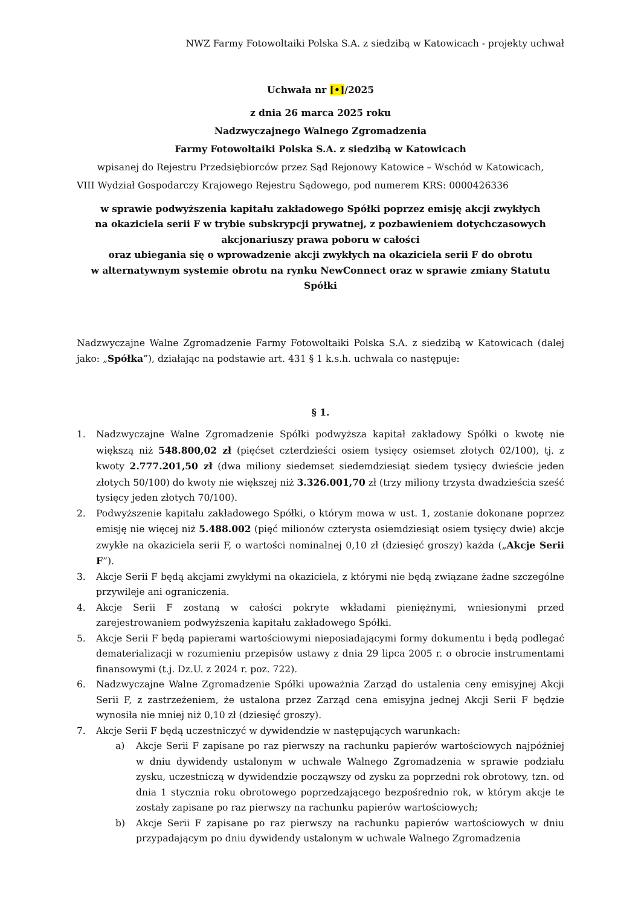NWZ Farmy Fotowoltaiki Polska S.A. z siedzibą w Katowicach - projekty uchwał
Uchwała nr [•]/2025
z dnia 26 marca 2025 roku
Nadzwyczajnego Walnego Zgromadzenia
Farmy Fotowoltaiki Polska S.A. z siedzibą w Katowicach
wpisanej do Rejestru Przedsiębiorców przez Sąd Rejonowy Katowice – Wschód w Katowicach,
VIII Wydział Gospodarczy Krajowego Rejestru Sądowego, pod numerem KRS: 0000426336
w sprawie podwyższenia kapitału zakładowego Spółki poprzez emisję akcji zwykłych
na okaziciela serii F w trybie subskrypcji prywatnej, z pozbawieniem dotychczasowych
akcjonariuszy prawa poboru w całości
oraz ubiegania się o wprowadzenie akcji zwykłych na okaziciela serii F do obrotu
w alternatywnym systemie obrotu na rynku NewConnect oraz w sprawie zmiany Statutu
Spółki
Nadzwyczajne Walne Zgromadzenie Farmy Fotowoltaiki Polska S.A. z siedzibą w Katowicach (dalej jako: „Spółka”), działając na podstawie art. 431 § 1 k.s.h. uchwala co następuje:
§ 1.
1. Nadzwyczajne Walne Zgromadzenie Spółki podwyższa kapitał zakładowy Spółki o kwotę nie większą niż 548.800,02 zł (pięćset czterdzieści osiem tysięcy osiemset złotych 02/100), tj. z kwoty 2.777.201,50 zł (dwa miliony siedemset siedemdziesiąt siedem tysięcy dwieście jeden złotych 50/100) do kwoty nie większej niż 3.326.001,70 zł (trzy miliony trzysta dwadzieścia sześć tysięcy jeden złotych 70/100).
2. Podwyższenie kapitału zakładowego Spółki, o którym mowa w ust. 1, zostanie dokonane poprzez emisję nie więcej niż 5.488.002 (pięć milionów czterysta osiemdziesiąt osiem tysięcy dwie) akcje zwykłe na okaziciela serii F, o wartości nominalnej 0,10 zł (dziesięć groszy) każda („Akcje Serii F”).
3. Akcje Serii F będą akcjami zwykłymi na okaziciela, z którymi nie będą związane żadne szczególne przywileje ani ograniczenia.
4. Akcje Serii F zostaną w całości pokryte wkładami pieniężnymi, wniesionymi przed zarejestrowaniem podwyższenia kapitału zakładowego Spółki.
5. Akcje Serii F będą papierami wartościowymi nieposiadającymi formy dokumentu i będą podlegać dematerializacji w rozumieniu przepisów ustawy z dnia 29 lipca 2005 r. o obrocie instrumentami finansowymi (t.j. Dz.U. z 2024 r. poz. 722).
6. Nadzwyczajne Walne Zgromadzenie Spółki upoważnia Zarząd do ustalenia ceny emisyjnej Akcji Serii F, z zastrzeżeniem, że ustalona przez Zarząd cena emisyjna jednej Akcji Serii F będzie wynosiła nie mniej niż 0,10 zł (dziesięć groszy).
7. Akcje Serii F będą uczestniczyć w dywidendzie w następujących warunkach:
a) Akcje Serii F zapisane po raz pierwszy na rachunku papierów wartościowych najpóźniej w dniu dywidendy ustalonym w uchwale Walnego Zgromadzenia w sprawie podziału zysku, uczestniczą w dywidendzie począwszy od zysku za poprzedni rok obrotowy, tzn. od dnia 1 stycznia roku obrotowego poprzedzającego bezpośrednio rok, w którym akcje te zostały zapisane po raz pierwszy na rachunku papierów wartościowych;
b) Akcje Serii F zapisane po raz pierwszy na rachunku papierów wartościowych w dniu przypadającym po dniu dywidendy ustalonym w uchwale Walnego Zgromadzenia